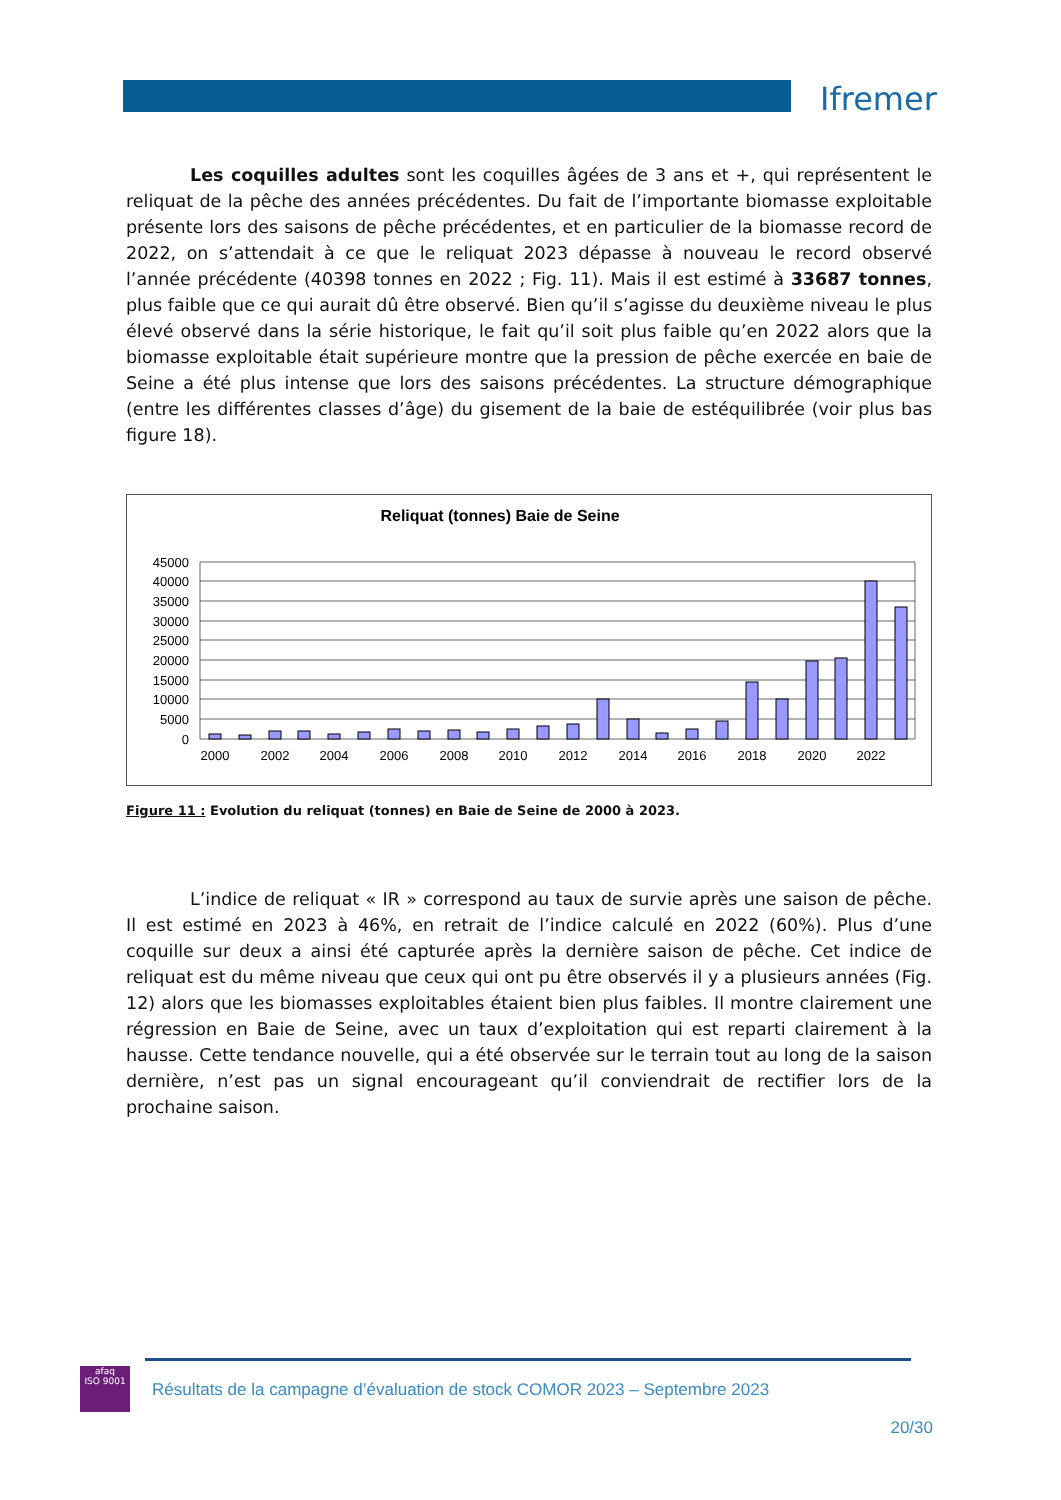Ifremer
Les coquilles adultes sont les coquilles âgées de 3 ans et +, qui représentent le reliquat de la pêche des années précédentes. Du fait de l’importante biomasse exploitable présente lors des saisons de pêche précédentes, et en particulier de la biomasse record de 2022, on s’attendait à ce que le reliquat 2023 dépasse à nouveau le record observé l’année précédente (40398 tonnes en 2022 ; Fig. 11). Mais il est estimé à 33687 tonnes, plus faible que ce qui aurait dû être observé. Bien qu’il s’agisse du deuxième niveau le plus élevé observé dans la série historique, le fait qu’il soit plus faible qu’en 2022 alors que la biomasse exploitable était supérieure montre que la pression de pêche exercée en baie de Seine a été plus intense que lors des saisons précédentes. La structure démographique (entre les différentes classes d’âge) du gisement de la baie de estéquilibrée (voir plus bas figure 18).
Reliquat (tonnes) Baie de Seine
45000
40000
35000
30000
25000
20000
15000
10000
5000
0
2000
2002
2004
2006
2008
2010
2012
2014
2016
2018
2020
2022
Figure 11 : Evolution du reliquat (tonnes) en Baie de Seine de 2000 à 2023.
L’indice de reliquat « IR » correspond au taux de survie après une saison de pêche. Il est estimé en 2023 à 46%, en retrait de l’indice calculé en 2022 (60%). Plus d’une coquille sur deux a ainsi été capturée après la dernière saison de pêche. Cet indice de reliquat est du même niveau que ceux qui ont pu être observés il y a plusieurs années (Fig. 12) alors que les biomasses exploitables étaient bien plus faibles. Il montre clairement une régression en Baie de Seine, avec un taux d’exploitation qui est reparti clairement à la hausse. Cette tendance nouvelle, qui a été observée sur le terrain tout au long de la saison dernière, n’est pas un signal encourageant qu’il conviendrait de rectifier lors de la prochaine saison.
afaq
ISO 9001
Résultats de la campagne d’évaluation de stock COMOR 2023 – Septembre 2023
20/30